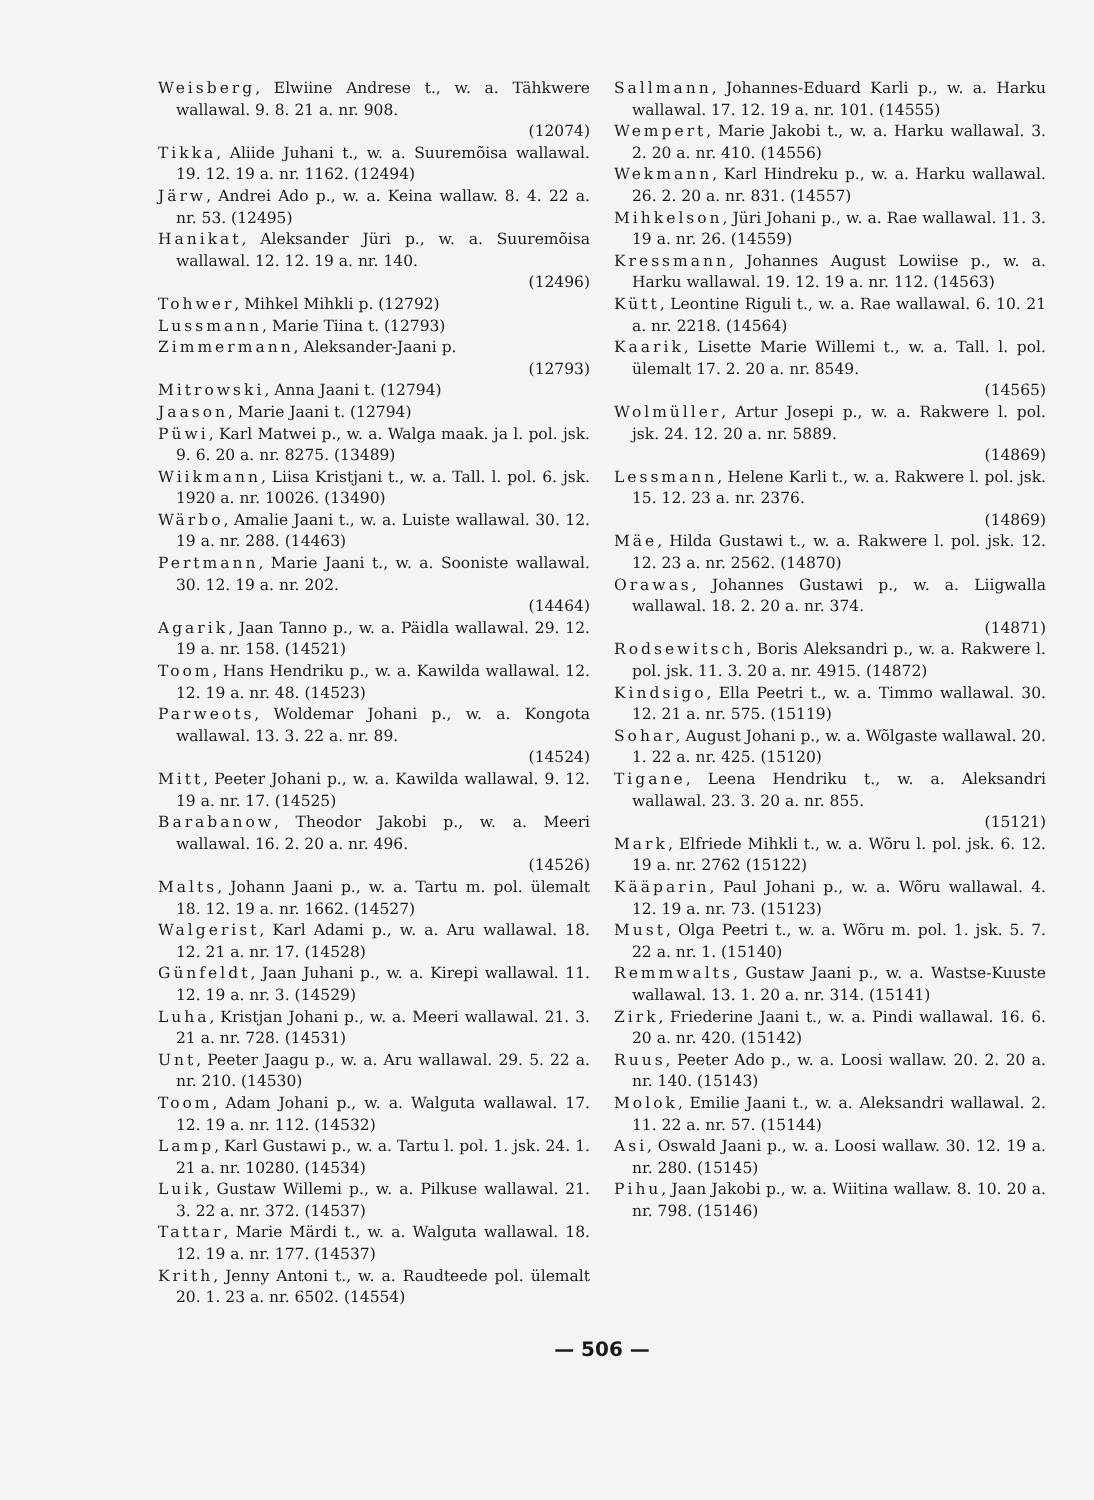Weisberg, Elwiine Andrese t., w. a. Tähkwere wallawal. 9. 8. 21 a. nr. 908.
(12074)
Tikka, Aliide Juhani t., w. a. Suuremõisa wallawal. 19. 12. 19 a. nr. 1162. (12494)
Järw, Andrei Ado p., w. a. Keina wallaw. 8. 4. 22 a. nr. 53. (12495)
Hanikat, Aleksander Jüri p., w. a. Suuremõisa wallawal. 12. 12. 19 a. nr. 140.
(12496)
Tohwer, Mihkel Mihkli p. (12792)
Lussmann, Marie Tiina t. (12793)
Zimmermann, Aleksander-Jaani p.
(12793)
Mitrowski, Anna Jaani t. (12794)
Jaason, Marie Jaani t. (12794)
Püwi, Karl Matwei p., w. a. Walga maak. ja l. pol. jsk. 9. 6. 20 a. nr. 8275. (13489)
Wiikmann, Liisa Kristjani t., w. a. Tall. l. pol. 6. jsk. 1920 a. nr. 10026. (13490)
Wärbo, Amalie Jaani t., w. a. Luiste wallawal. 30. 12. 19 a. nr. 288. (14463)
Pertmann, Marie Jaani t., w. a. Sooniste wallawal. 30. 12. 19 a. nr. 202.
(14464)
Agarik, Jaan Tanno p., w. a. Päidla wallawal. 29. 12. 19 a. nr. 158. (14521)
Toom, Hans Hendriku p., w. a. Kawilda wallawal. 12. 12. 19 a. nr. 48. (14523)
Parweots, Woldemar Johani p., w. a. Kongota wallawal. 13. 3. 22 a. nr. 89.
(14524)
Mitt, Peeter Johani p., w. a. Kawilda wallawal. 9. 12. 19 a. nr. 17. (14525)
Barabanow, Theodor Jakobi p., w. a. Meeri wallawal. 16. 2. 20 a. nr. 496.
(14526)
Malts, Johann Jaani p., w. a. Tartu m. pol. ülemalt 18. 12. 19 a. nr. 1662. (14527)
Walgerist, Karl Adami p., w. a. Aru wallawal. 18. 12. 21 a. nr. 17. (14528)
Günfeldt, Jaan Juhani p., w. a. Kirepi wallawal. 11. 12. 19 a. nr. 3. (14529)
Luha, Kristjan Johani p., w. a. Meeri wallawal. 21. 3. 21 a. nr. 728. (14531)
Unt, Peeter Jaagu p., w. a. Aru wallawal. 29. 5. 22 a. nr. 210. (14530)
Toom, Adam Johani p., w. a. Walguta wallawal. 17. 12. 19 a. nr. 112. (14532)
Lamp, Karl Gustawi p., w. a. Tartu l. pol. 1. jsk. 24. 1. 21 a. nr. 10280. (14534)
Luik, Gustaw Willemi p., w. a. Pilkuse wallawal. 21. 3. 22 a. nr. 372. (14537)
Tattar, Marie Märdi t., w. a. Walguta wallawal. 18. 12. 19 a. nr. 177. (14537)
Krith, Jenny Antoni t., w. a. Raudteede pol. ülemalt 20. 1. 23 a. nr. 6502. (14554)
Sallmann, Johannes-Eduard Karli p., w. a. Harku wallawal. 17. 12. 19 a. nr. 101. (14555)
Wempert, Marie Jakobi t., w. a. Harku wallawal. 3. 2. 20 a. nr. 410. (14556)
Wekmann, Karl Hindreku p., w. a. Harku wallawal. 26. 2. 20 a. nr. 831. (14557)
Mihkelson, Jüri Johani p., w. a. Rae wallawal. 11. 3. 19 a. nr. 26. (14559)
Kressmann, Johannes August Lowiise p., w. a. Harku wallawal. 19. 12. 19 a. nr. 112. (14563)
Kütt, Leontine Riguli t., w. a. Rae wallawal. 6. 10. 21 a. nr. 2218. (14564)
Kaarik, Lisette Marie Willemi t., w. a. Tall. l. pol. ülemalt 17. 2. 20 a. nr. 8549.
(14565)
Wolmüller, Artur Josepi p., w. a. Rakwere l. pol. jsk. 24. 12. 20 a. nr. 5889.
(14869)
Lessmann, Helene Karli t., w. a. Rakwere l. pol. jsk. 15. 12. 23 a. nr. 2376.
(14869)
Mäe, Hilda Gustawi t., w. a. Rakwere l. pol. jsk. 12. 12. 23 a. nr. 2562. (14870)
Orawas, Johannes Gustawi p., w. a. Liigwalla wallawal. 18. 2. 20 a. nr. 374.
(14871)
Rodsewitsch, Boris Aleksandri p., w. a. Rakwere l. pol. jsk. 11. 3. 20 a. nr. 4915. (14872)
Kindsigo, Ella Peetri t., w. a. Timmo wallawal. 30. 12. 21 a. nr. 575. (15119)
Sohar, August Johani p., w. a. Wõlgaste wallawal. 20. 1. 22 a. nr. 425. (15120)
Tigane, Leena Hendriku t., w. a. Aleksandri wallawal. 23. 3. 20 a. nr. 855.
(15121)
Mark, Elfriede Mihkli t., w. a. Wõru l. pol. jsk. 6. 12. 19 a. nr. 2762 (15122)
Kääparin, Paul Johani p., w. a. Wõru wallawal. 4. 12. 19 a. nr. 73. (15123)
Must, Olga Peetri t., w. a. Wõru m. pol. 1. jsk. 5. 7. 22 a. nr. 1. (15140)
Remmwalts, Gustaw Jaani p., w. a. Wastse-Kuuste wallawal. 13. 1. 20 a. nr. 314. (15141)
Zirk, Friederine Jaani t., w. a. Pindi wallawal. 16. 6. 20 a. nr. 420. (15142)
Ruus, Peeter Ado p., w. a. Loosi wallaw. 20. 2. 20 a. nr. 140. (15143)
Molok, Emilie Jaani t., w. a. Aleksandri wallawal. 2. 11. 22 a. nr. 57. (15144)
Asi, Oswald Jaani p., w. a. Loosi wallaw. 30. 12. 19 a. nr. 280. (15145)
Pihu, Jaan Jakobi p., w. a. Wiitina wallaw. 8. 10. 20 a. nr. 798. (15146)
— 506 —